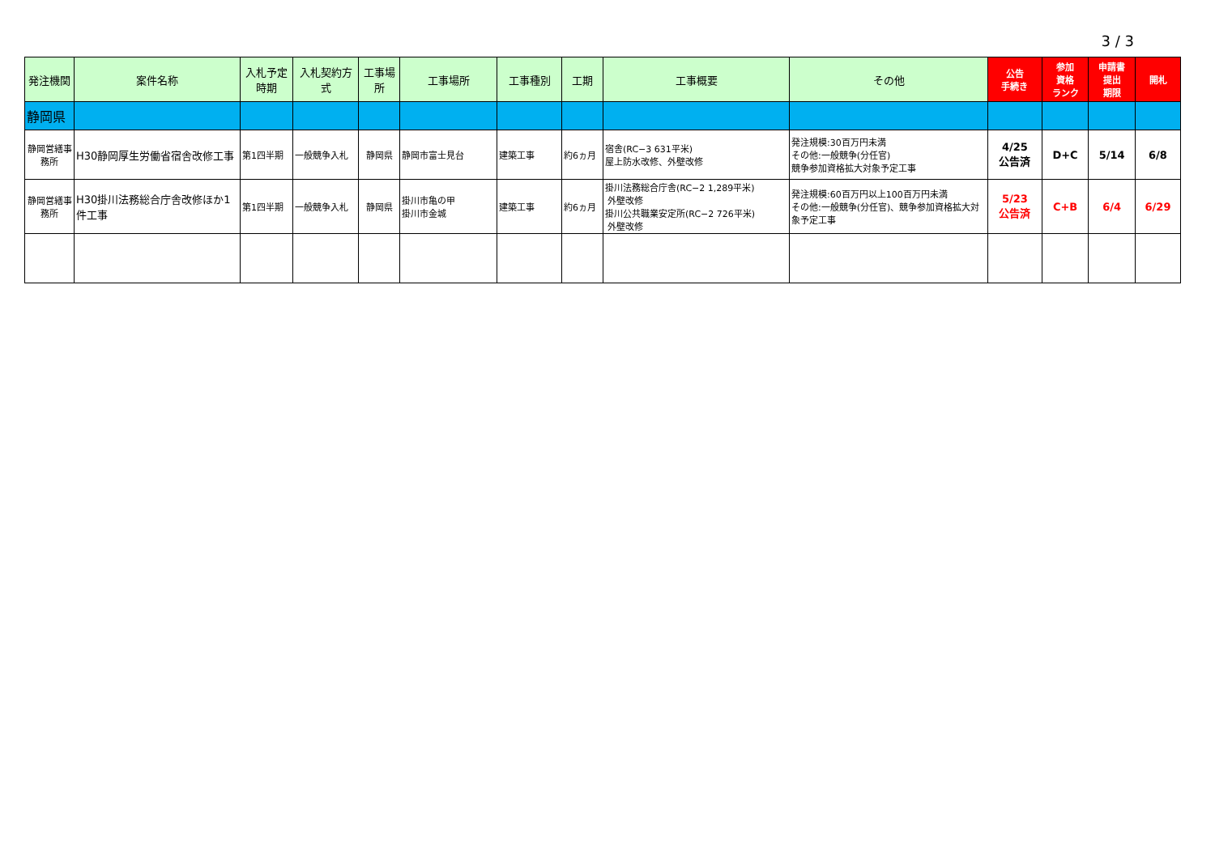3 / 3
| 発注機関 | 案件名称 | 入札予定時期 | 入札契約方式 | 工事場所 | 工事場所 | 工事種別 | 工期 | 工事概要 | その他 | 公告 手続き | 参加 資格 ランク | 申請書 提出 期限 | 開札 |
| --- | --- | --- | --- | --- | --- | --- | --- | --- | --- | --- | --- | --- | --- |
| 静岡県 | | | | | | | | | | | | | |
| 静岡営繕事務所 | H30静岡厚生労働省宿舎改修工事 | 第1四半期 | 一般競争入札 | 静岡県 | 静岡市富士見台 | 建築工事 | 約6ヵ月 | 宿舎(RC−3 631平米) 屋上防水改修、外壁改修 | 発注規模:30百万円未満 その他:一般競争(分任官) 競争参加資格拡大対象予定工事 | 4/25 公告済 | D+C | 5/14 | 6/8 |
| 静岡営繕事務所 | H30掛川法務総合庁舎改修ほか1件工事 | 第1四半期 | 一般競争入札 | 静岡県 | 掛川市亀の甲 掛川市金城 | 建築工事 | 約6ヵ月 | 掛川法務総合庁舎(RC−2 1,289平米) 外壁改修 掛川公共職業安定所(RC−2 726平米) 外壁改修 | 発注規模:60百万円以上100百万円未満 その他:一般競争(分任官)、競争参加資格拡大対象予定工事 | 5/23 公告済 | C+B | 6/4 | 6/29 |